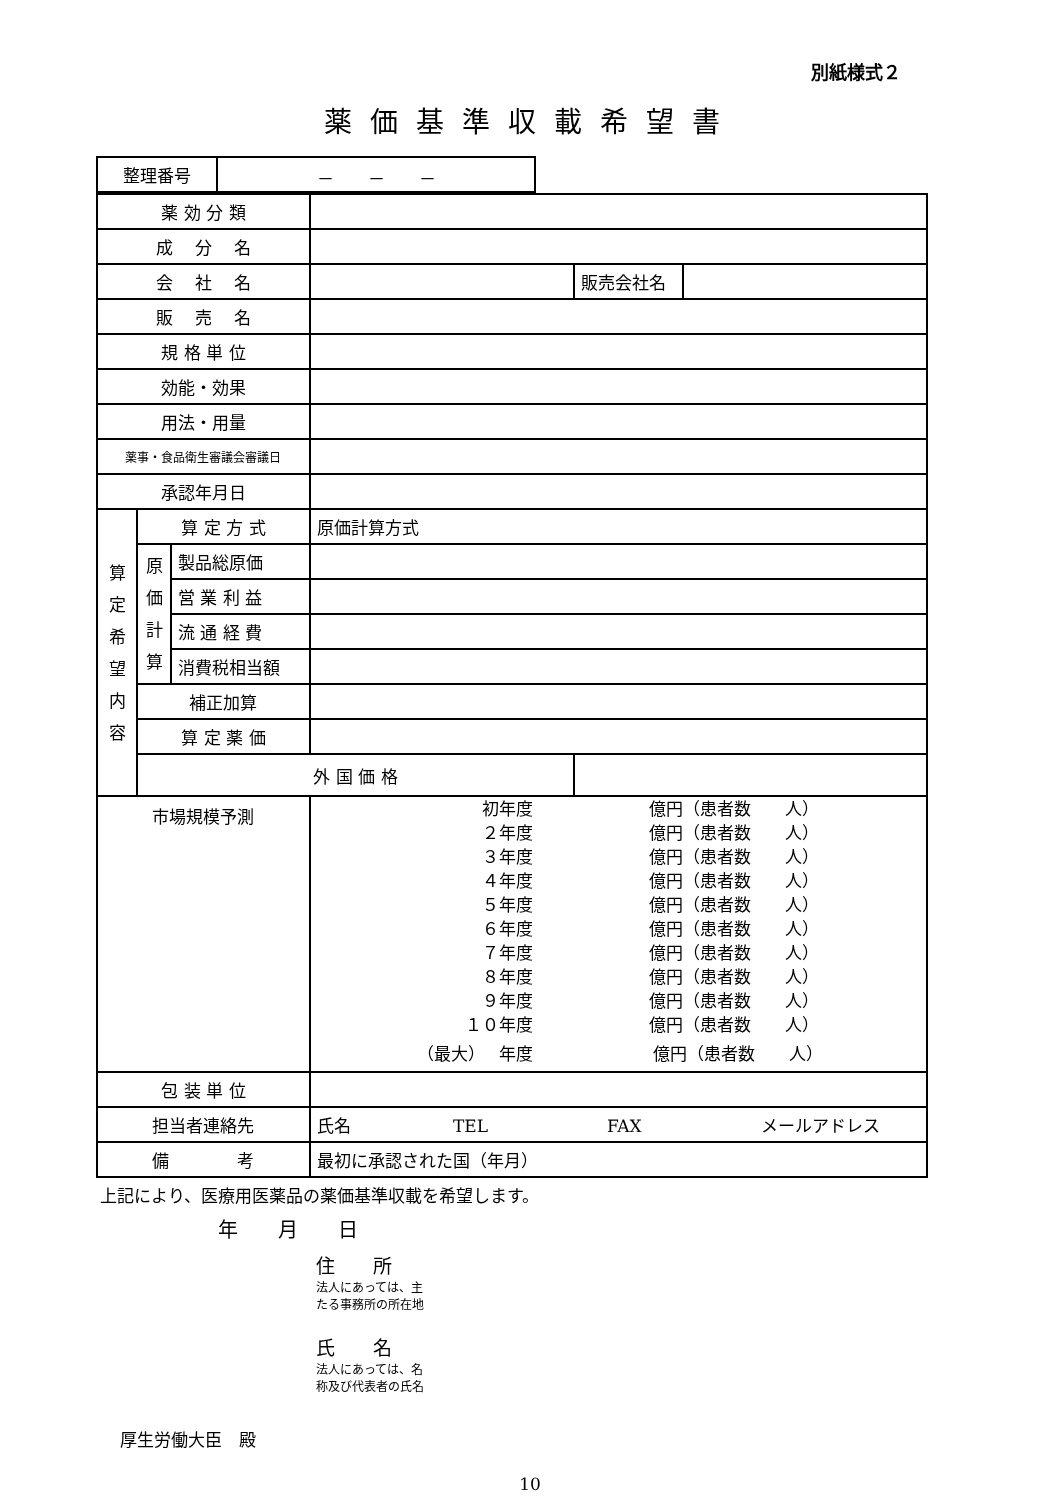別紙様式２
薬価基準収載希望書
| 整理番号 | － － － |
| 薬 効 分 類 | | | | | |
| 成 分 名 | | | | | |
| 会 社 名 | | | | 販売会社名 | |
| 販 売 名 | | | | | |
| 規 格 単 位 | | | | | |
| 効能・効果 | | | | | |
| 用法・用量 | | | | | |
| 薬事・食品衛生審議会審議日 | | | | | |
| 承認年月日 | | | | | |
| 算 定 希 望 内 容 | 算 定 方 式 | | 原価計算方式 | | |
| | 原 価 計 算 | 製品総原価 | | | |
| | | 営 業 利 益 | | | |
| | | 流 通 経 費 | | | |
| | | 消費税相当額 | | | |
| | 補正加算 | | | | |
| | 算 定 薬 価 | | | | |
| | 外 国 価 格 | | | | |
| 市場規模予測 | | | / 初年度 / 億円（患者数 人） / / ２年度 / 億円（患者数 人） / / ３年度 / 億円（患者数 人） / / ４年度 / 億円（患者数 人） / / ５年度 / 億円（患者数 人） / / ６年度 / 億円（患者数 人） / / ７年度 / 億円（患者数 人） / / ８年度 / 億円（患者数 人） / / ９年度 / 億円（患者数 人） / / １０年度 / 億円（患者数 人） / / （最大） 年度 / 億円（患者数 人） / | | |
| 包 装 単 位 | | | | | |
| 担当者連絡先 | | | 氏名 TEL FAX メールアドレス | | |
| 備 考 | | | 最初に承認された国（年月） | | |
上記により、医療用医薬品の薬価基準収載を希望します。
年　　月　　日
住　　所
法人にあっては、主
たる事務所の所在地
氏　　名
法人にあっては、名
称及び代表者の氏名
厚生労働大臣　殿
10